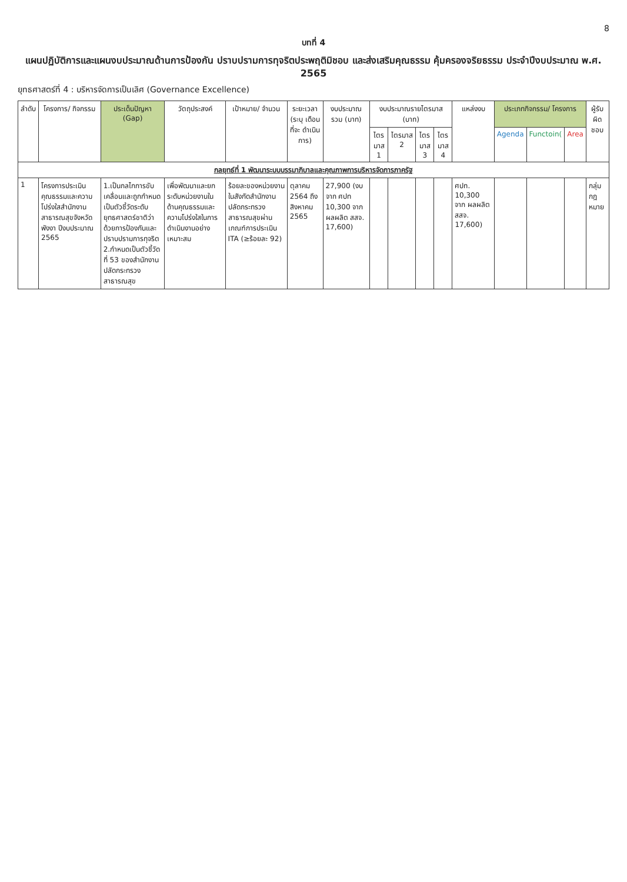8
บทที่ 4
แผนปฏิบัติการและแผนงบประมาณด้านการป้องกัน ปราบปรามการทุจริตประพฤติมิชอบ และส่งเสริมคุณธรรม คุ้มครองจริยธรรม ประจำปีงบประมาณ พ.ศ. 2565
ยุทธศาสตร์ที่ 4 : บริหารจัดการเป็นเลิศ (Governance Excellence)
| ลำดับ | โครงการ/ กิจกรรม | ประเด็นปัญหา (Gap) | วัตถุประสงค์ | เป้าหมาย/ จำนวน | ระยะเวลา (ระบุ เดือน ที่จะ ดำเนินการ) | งบประมาณ รวม (บาท) | งบประมาณรายไตรมาส (บาท) | | | | แหล่งงบ | ประเภทกิจกรรม/ โครงการ | | | ผู้รับ ผิด ชอบ |
| --- | --- | --- | --- | --- | --- | --- | --- | --- | --- | --- | --- | --- | --- | --- | --- |
| | | | | | | | ไตร มาส 1 | ไตรมาส 2 | ไตร มาส 3 | ไตร มาส 4 | | Agenda | Functoin( | Area | |
| กลยุทธ์ที่ 1 พัฒนาระบบบรรมาภิบาลและคุณภาพการบริหารจัดการภาครัฐ | | | | | | | | | | | | | | | |
| 1 | โครงการประเมินคุณธรรมและความโปร่งใสสำนักงานสาธารณสุขจังหวัดพังงา ปีงบประมาณ 2565 | 1.เป็นกลไกการขับเคลื่อนและถูกกำหนดเป็นตัวชี้วัดระดับยุทธศาสตร์ชาติว่าด้วยการป้องกันและปราบปรามการทุจริต 2.กำหนดเป็นตัวชี้วัดที่ 53 ของสำนักงานปลัดกระทรวงสาธารณสุข | เพื่อพัฒนาและยกระดับหน่วยงานในด้านคุณธรรมและความโปร่งใสในการดำเนินงานอย่างเหมาะสม | ร้อยละของหน่วยงานในสังกัดสำนักงานปลัดกระทรวงสาธารณสุขผ่านเกณฑ์การประเมิน ITA (≥ร้อยละ 92) | ตุลาคม 2564 ถึง สิงหาคม 2565 | 27,900 (งบ จาก ศปท 10,300 จาก ผลผลิต สสจ. 17,600) | | | | | ศปท. 10,300 จาก ผลผลิต สสจ. 17,600) | | | | กลุ่ม กฎ หมาย |